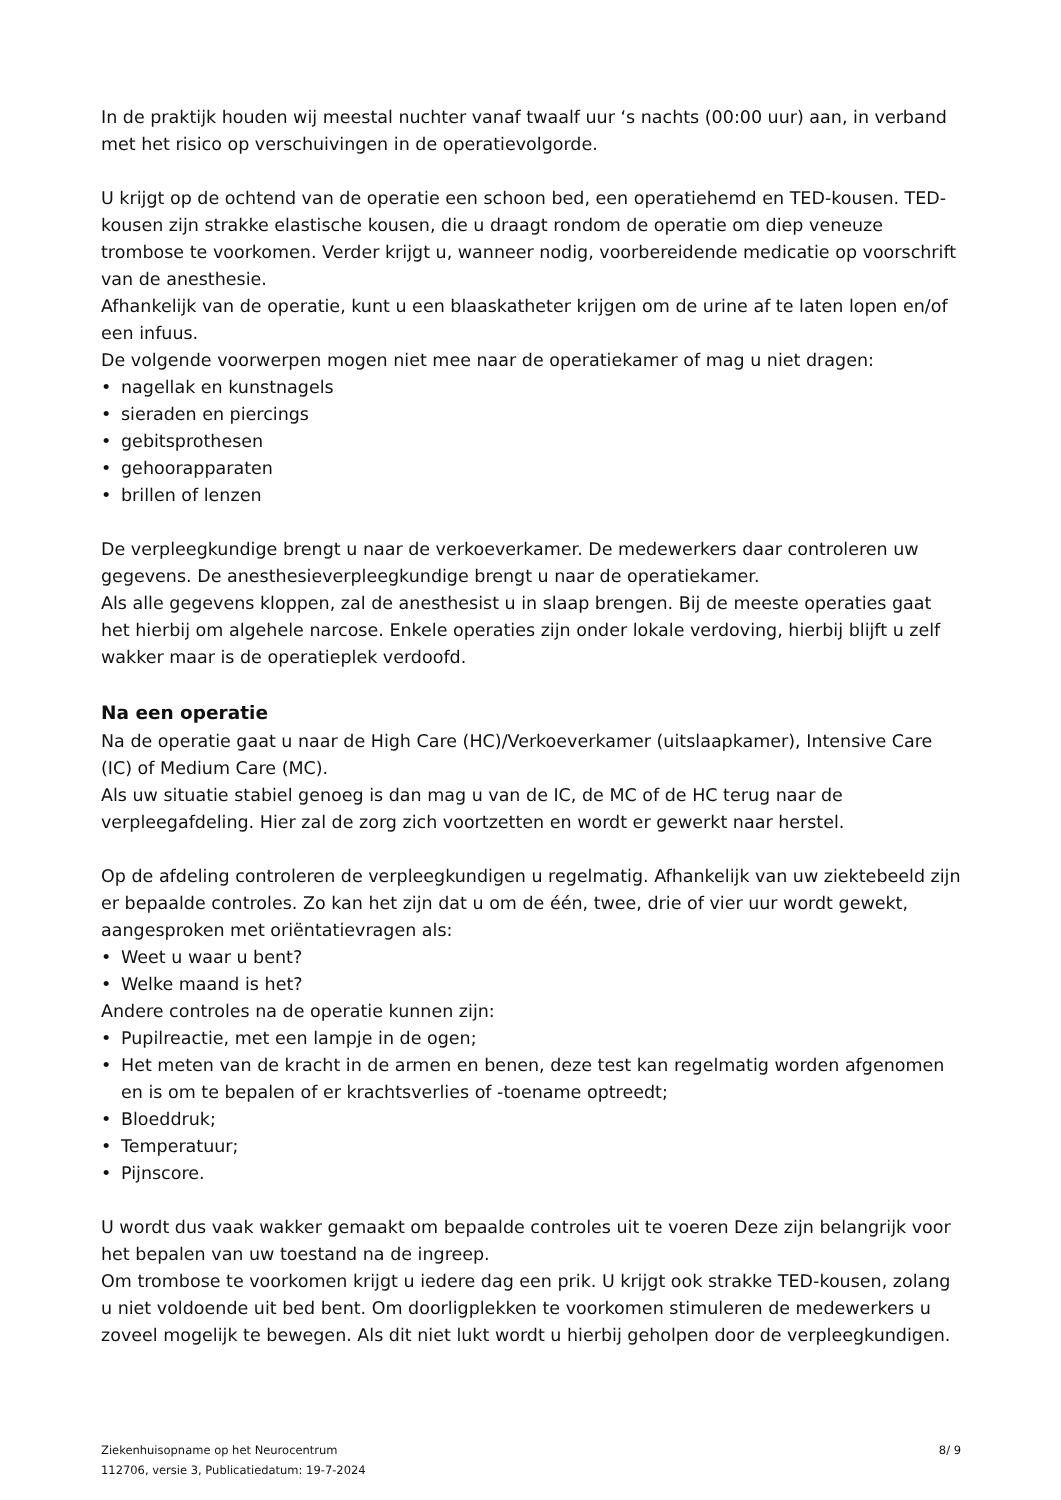In de praktijk houden wij meestal nuchter vanaf twaalf uur ‘s nachts (00:00 uur) aan, in verband met het risico op verschuivingen in de operatievolgorde.
U krijgt op de ochtend van de operatie een schoon bed, een operatiehemd en TED-kousen. TED-kousen zijn strakke elastische kousen, die u draagt rondom de operatie om diep veneuze trombose te voorkomen. Verder krijgt u, wanneer nodig, voorbereidende medicatie op voorschrift van de anesthesie.
Afhankelijk van de operatie, kunt u een blaaskatheter krijgen om de urine af te laten lopen en/of een infuus.
De volgende voorwerpen mogen niet mee naar de operatiekamer of mag u niet dragen:
• nagellak en kunstnagels
• sieraden en piercings
• gebitsprothesen
• gehoorapparaten
• brillen of lenzen
De verpleegkundige brengt u naar de verkoeverkamer. De medewerkers daar controleren uw gegevens. De anesthesieverpleegkundige brengt u naar de operatiekamer.
Als alle gegevens kloppen, zal de anesthesist u in slaap brengen. Bij de meeste operaties gaat het hierbij om algehele narcose. Enkele operaties zijn onder lokale verdoving, hierbij blijft u zelf wakker maar is de operatieplek verdoofd.
Na een operatie
Na de operatie gaat u naar de High Care (HC)/Verkoeverkamer (uitslaapkamer), Intensive Care (IC) of Medium Care (MC).
Als uw situatie stabiel genoeg is dan mag u van de IC, de MC of de HC terug naar de verpleegafdeling. Hier zal de zorg zich voortzetten en wordt er gewerkt naar herstel.
Op de afdeling controleren de verpleegkundigen u regelmatig. Afhankelijk van uw ziektebeeld zijn er bepaalde controles. Zo kan het zijn dat u om de één, twee, drie of vier uur wordt gewekt, aangesproken met oriëntatievragen als:
• Weet u waar u bent?
• Welke maand is het?
Andere controles na de operatie kunnen zijn:
• Pupilreactie, met een lampje in de ogen;
• Het meten van de kracht in de armen en benen, deze test kan regelmatig worden afgenomen en is om te bepalen of er krachtsverlies of -toename optreedt;
• Bloeddruk;
• Temperatuur;
• Pijnscore.
U wordt dus vaak wakker gemaakt om bepaalde controles uit te voeren Deze zijn belangrijk voor het bepalen van uw toestand na de ingreep.
Om trombose te voorkomen krijgt u iedere dag een prik. U krijgt ook strakke TED-kousen, zolang u niet voldoende uit bed bent. Om doorligplekken te voorkomen stimuleren de medewerkers u zoveel mogelijk te bewegen. Als dit niet lukt wordt u hierbij geholpen door de verpleegkundigen.
Ziekenhuisopname op het Neurocentrum
112706, versie 3, Publicatiedatum: 19-7-2024
8/ 9